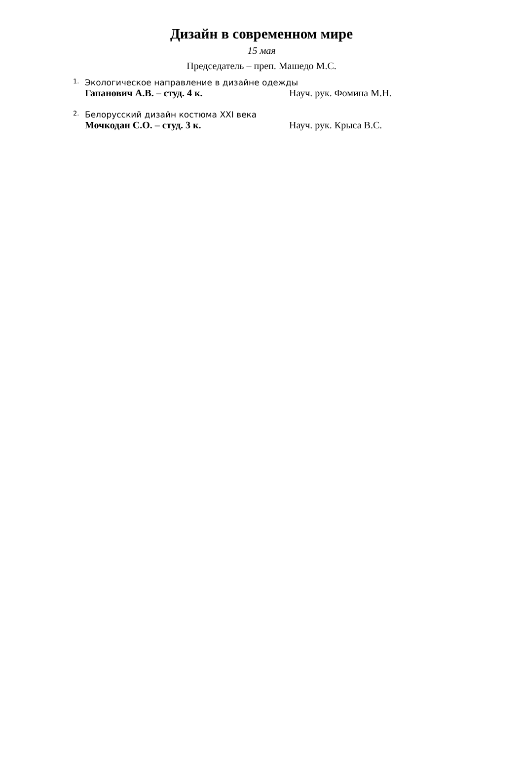Дизайн в современном мире
15 мая
Председатель – преп. Машедо М.С.
1. Экологическое направление в дизайне одежды
Гапанович А.В. – студ. 4 к. Науч. рук. Фомина М.Н.
2. Белорусский дизайн костюма XXI века
Мочкодан С.О. – студ. 3 к. Науч. рук. Крыса В.С.